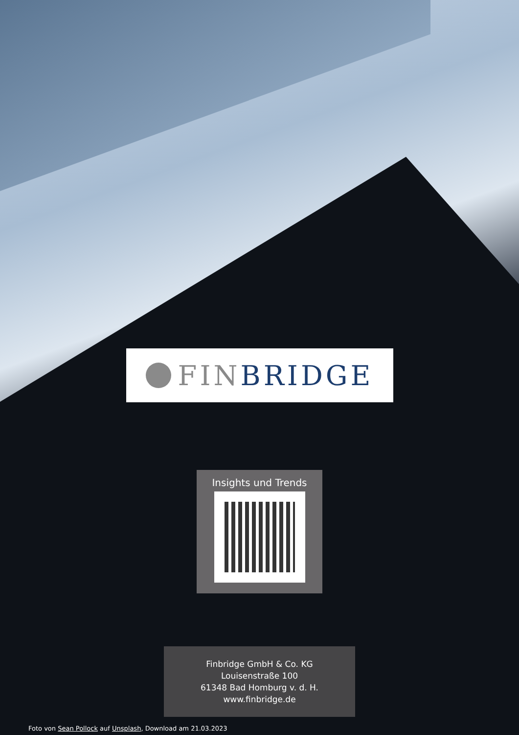FIN BRIDGE
Insights und Trends
Finbridge GmbH & Co. KG
Louisenstraße 100
61348 Bad Homburg v. d. H.
www.finbridge.de
Foto von Sean Pollock auf Unsplash, Download am 21.03.2023